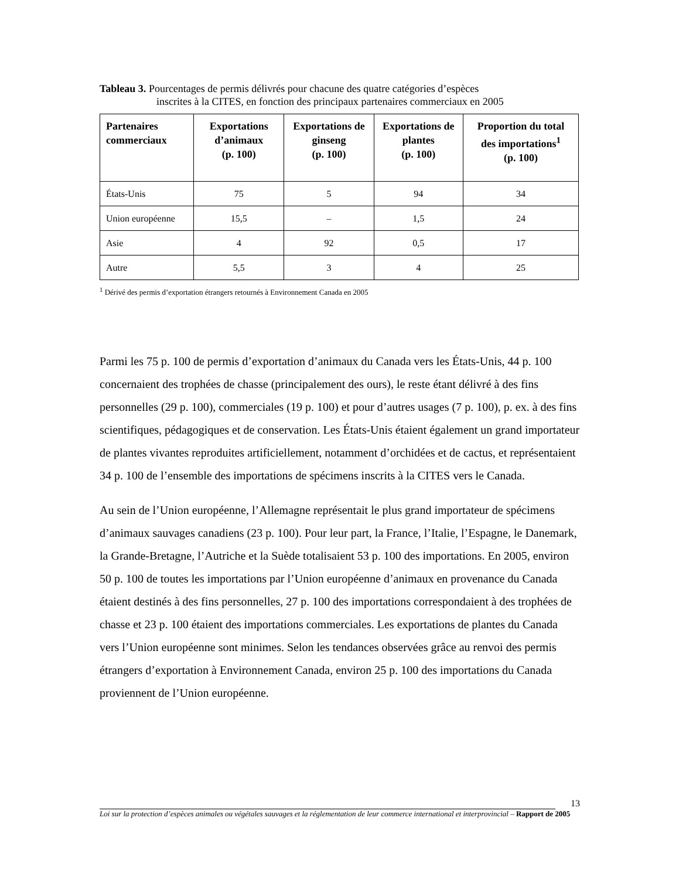Tableau 3. Pourcentages de permis délivrés pour chacune des quatre catégories d’espèces
inscrites à la CITES, en fonction des principaux partenaires commerciaux en 2005
| Partenaires commerciaux | Exportations d’animaux (p. 100) | Exportations de ginseng (p. 100) | Exportations de plantes (p. 100) | Proportion du total des importations<sup>1</sup> (p. 100) |
| --- | --- | --- | --- | --- |
| États-Unis | 75 | 5 | 94 | 34 |
| Union européenne | 15,5 | – | 1,5 | 24 |
| Asie | 4 | 92 | 0,5 | 17 |
| Autre | 5,5 | 3 | 4 | 25 |
<sup>1</sup> Dérivé des permis d’exportation étrangers retournés à Environnement Canada en 2005
Parmi les 75 p. 100 de permis d’exportation d’animaux du Canada vers les États-Unis, 44 p. 100 concernaient des trophées de chasse (principalement des ours), le reste étant délivré à des fins personnelles (29 p. 100), commerciales (19 p. 100) et pour d’autres usages (7 p. 100), p. ex. à des fins scientifiques, pédagogiques et de conservation. Les États-Unis étaient également un grand importateur de plantes vivantes reproduites artificiellement, notamment d’orchidées et de cactus, et représentaient 34 p. 100 de l’ensemble des importations de spécimens inscrits à la CITES vers le Canada.
Au sein de l’Union européenne, l’Allemagne représentait le plus grand importateur de spécimens d’animaux sauvages canadiens (23 p. 100). Pour leur part, la France, l’Italie, l’Espagne, le Danemark, la Grande-Bretagne, l’Autriche et la Suède totalisaient 53 p. 100 des importations. En 2005, environ 50 p. 100 de toutes les importations par l’Union européenne d’animaux en provenance du Canada étaient destinés à des fins personnelles, 27 p. 100 des importations correspondaient à des trophées de chasse et 23 p. 100 étaient des importations commerciales. Les exportations de plantes du Canada vers l’Union européenne sont minimes. Selon les tendances observées grâce au renvoi des permis étrangers d’exportation à Environnement Canada, environ 25 p. 100 des importations du Canada proviennent de l’Union européenne.
13
Loi sur la protection d’espèces animales ou végétales sauvages et la réglementation de leur commerce international et interprovincial – Rapport de 2005